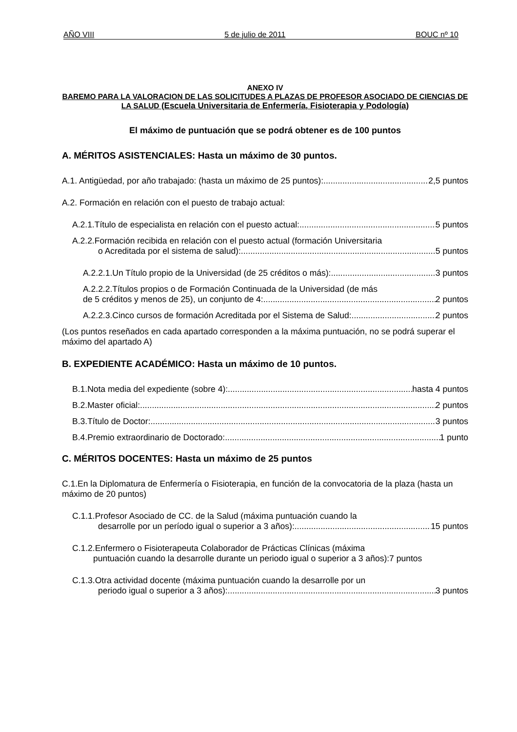AÑO VIII 5 de julio de 2011 BOUC nº 10
ANEXO IV
BAREMO PARA LA VALORACION DE LAS SOLICITUDES A PLAZAS DE PROFESOR ASOCIADO DE CIENCIAS DE LA SALUD (Escuela Universitaria de Enfermería, Fisioterapia y Podología)
El máximo de puntuación que se podrá obtener es de 100 puntos
A. MÉRITOS ASISTENCIALES: Hasta un máximo de 30 puntos.
A.1. Antigüedad, por año trabajado: (hasta un máximo de 25 puntos): 2,5 puntos
A.2. Formación en relación con el puesto de trabajo actual:
A.2.1.Título de especialista en relación con el puesto actual: 5 puntos
A.2.2.Formación recibida en relación con el puesto actual (formación Universitaria
o Acreditada por el sistema de salud): 5 puntos
A.2.2.1.Un Título propio de la Universidad (de 25 créditos o más): 3 puntos
A.2.2.2.Títulos propios o de Formación Continuada de la Universidad (de más
de 5 créditos y menos de 25), un conjunto de 4: 2 puntos
A.2.2.3.Cinco cursos de formación Acreditada por el Sistema de Salud: 2 puntos
(Los puntos reseñados en cada apartado corresponden a la máxima puntuación, no se podrá superar el máximo del apartado A)
B. EXPEDIENTE ACADÉMICO: Hasta un máximo de 10 puntos.
B.1.Nota media del expediente (sobre 4): hasta 4 puntos
B.2.Master oficial: 2 puntos
B.3.Título de Doctor: 3 puntos
B.4.Premio extraordinario de Doctorado: 1 punto
C. MÉRITOS DOCENTES: Hasta un máximo de 25 puntos
C.1.En la Diplomatura de Enfermería o Fisioterapia, en función de la convocatoria de la plaza (hasta un máximo de 20 puntos)
C.1.1.Profesor Asociado de CC. de la Salud (máxima puntuación cuando la
desarrolle por un período igual o superior a 3 años): 15 puntos
C.1.2.Enfermero o Fisioterapeuta Colaborador de Prácticas Clínicas (máxima
puntuación cuando la desarrolle durante un periodo igual o superior a 3 años):7 puntos
C.1.3.Otra actividad docente (máxima puntuación cuando la desarrolle por un
periodo igual o superior a 3 años): 3 puntos